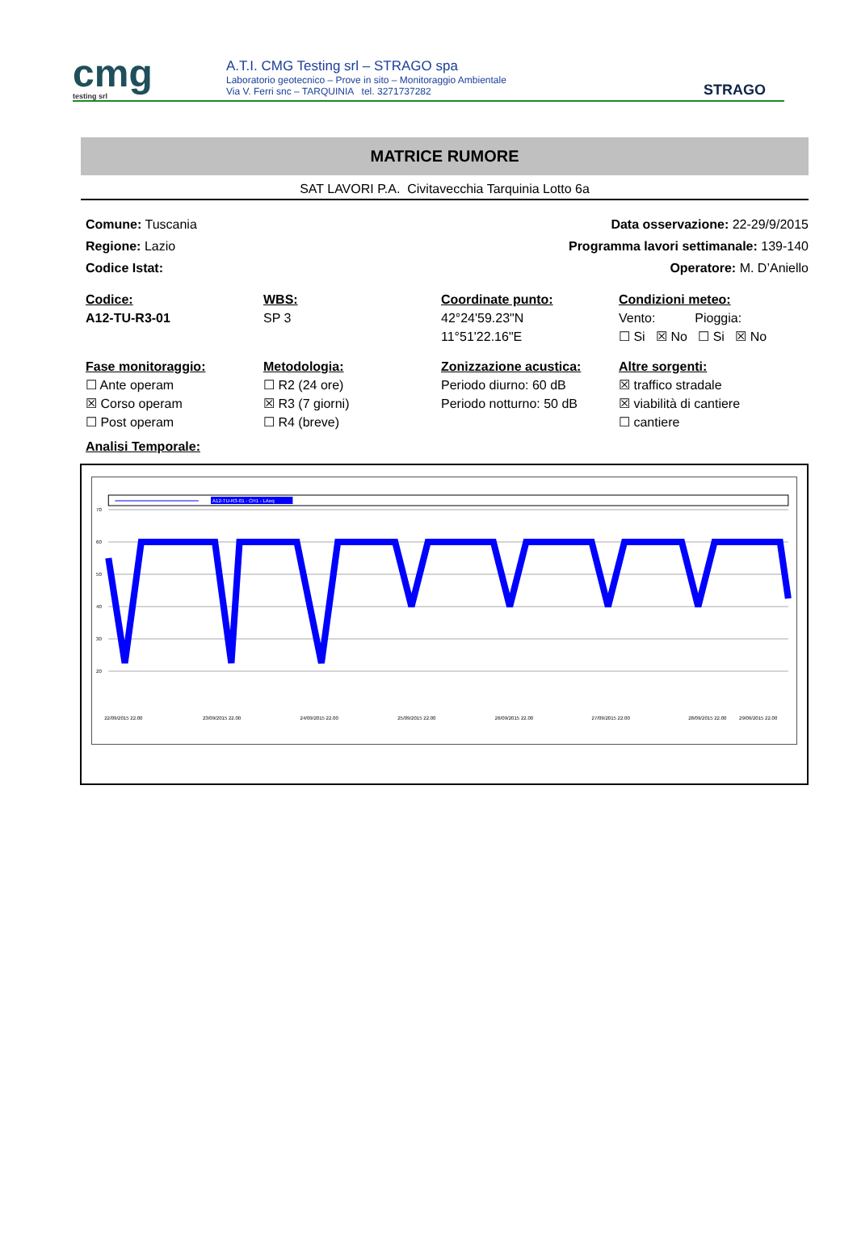cmg
testing srl
A.T.I. CMG Testing srl – STRAGO spa
Laboratorio geotecnico – Prove in sito – Monitoraggio Ambientale
Via V. Ferri snc – TARQUINIA tel. 3271737282
STRAGO
MATRICE RUMORE
SAT LAVORI P.A. Civitavecchia Tarquinia Lotto 6a
Comune: Tuscania
Regione: Lazio
Codice Istat:
Data osservazione: 22-29/9/2015
Programma lavori settimanale: 139-140
Operatore: M. D’Aniello
Codice:
A12-TU-R3-01
WBS:
SP 3
Coordinate punto:
42°24'59.23"N
11°51'22.16"E
Condizioni meteo:
Vento: Pioggia:
☐ Si ☒ No ☐ Si ☒ No
Fase monitoraggio:
☐ Ante operam
☒ Corso operam
☐ Post operam
Metodologia:
☐ R2 (24 ore)
☒ R3 (7 giorni)
☐ R4 (breve)
Zonizzazione acustica:
Periodo diurno: 60 dB
Periodo notturno: 50 dB
Altre sorgenti:
☒ traffico stradale
☒ viabilità di cantiere
☐ cantiere
Analisi Temporale:
A12-TU-R3-01 - CH1 - LAeq
70
60
50
40
30
20
22/09/2015 22.00
23/09/2015 22.00
24/09/2015 22.00
25/09/2015 22.00
26/09/2015 22.00
27/09/2015 22.00
28/09/2015 22.00
29/09/2015 22.00